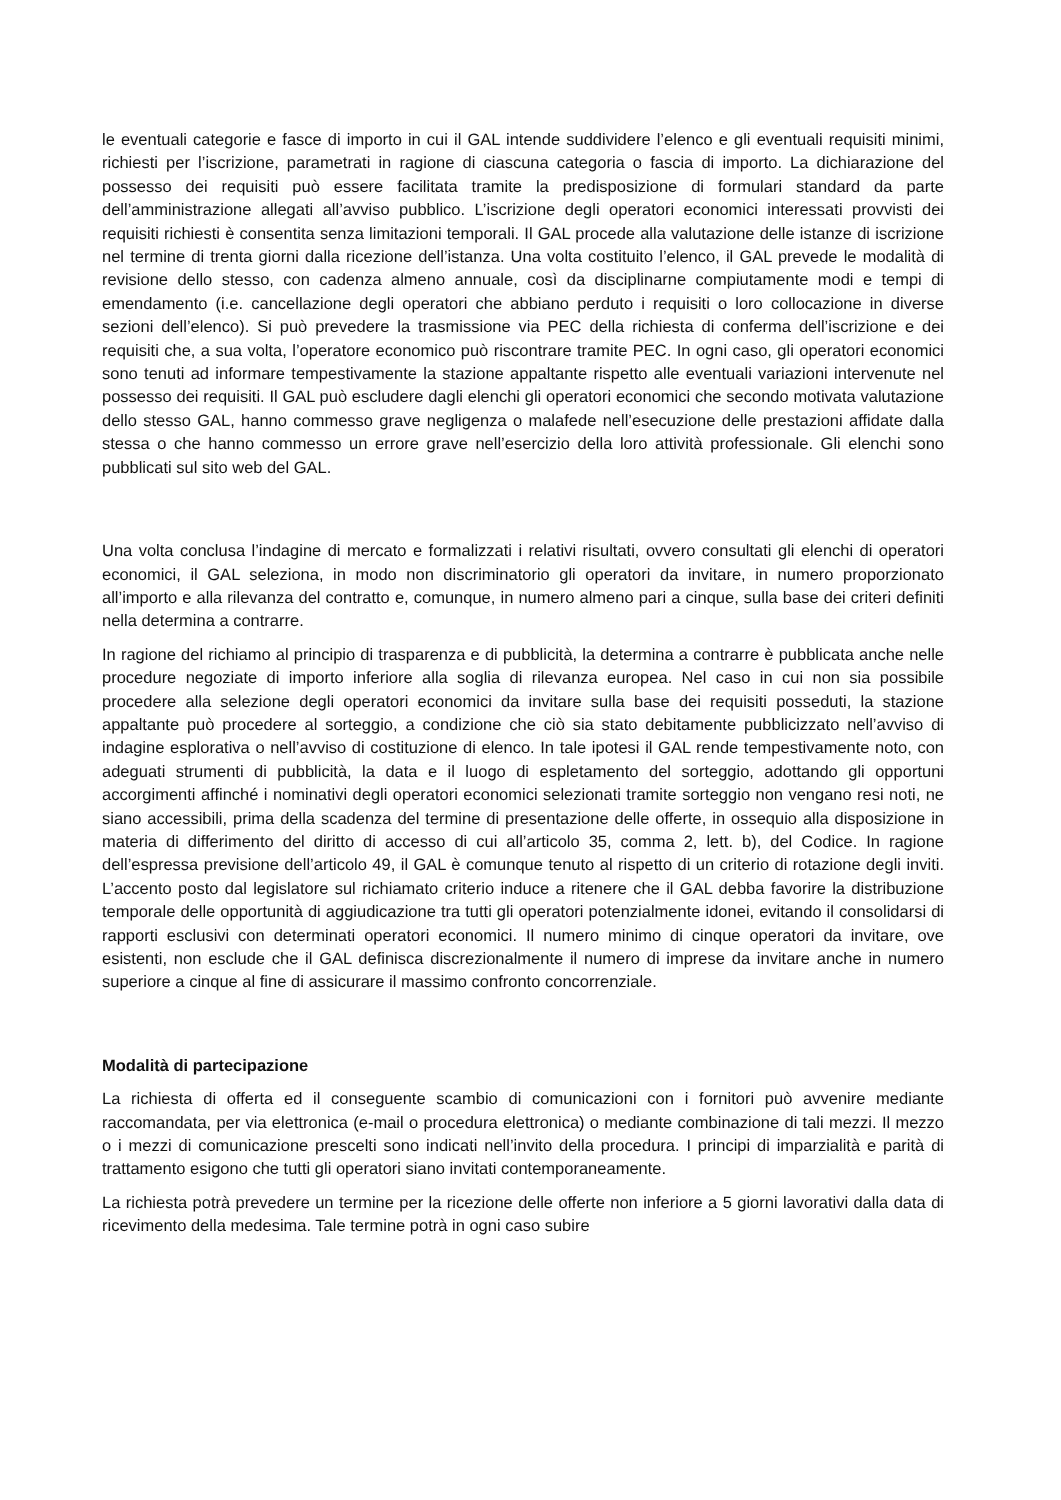le eventuali categorie e fasce di importo in cui il GAL intende suddividere l’elenco e gli eventuali requisiti minimi, richiesti per l’iscrizione, parametrati in ragione di ciascuna categoria o fascia di importo. La dichiarazione del possesso dei requisiti può essere facilitata tramite la predisposizione di formulari standard da parte dell’amministrazione allegati all’avviso pubblico. L’iscrizione degli operatori economici interessati provvisti dei requisiti richiesti è consentita senza limitazioni temporali. Il GAL procede alla valutazione delle istanze di iscrizione nel termine di trenta giorni dalla ricezione dell’istanza. Una volta costituito l’elenco, il GAL prevede le modalità di revisione dello stesso, con cadenza almeno annuale, così da disciplinarne compiutamente modi e tempi di emendamento (i.e. cancellazione degli operatori che abbiano perduto i requisiti o loro collocazione in diverse sezioni dell’elenco). Si può prevedere la trasmissione via PEC della richiesta di conferma dell’iscrizione e dei requisiti che, a sua volta, l’operatore economico può riscontrare tramite PEC. In ogni caso, gli operatori economici sono tenuti ad informare tempestivamente la stazione appaltante rispetto alle eventuali variazioni intervenute nel possesso dei requisiti. Il GAL può escludere dagli elenchi gli operatori economici che secondo motivata valutazione dello stesso GAL, hanno commesso grave negligenza o malafede nell’esecuzione delle prestazioni affidate dalla stessa o che hanno commesso un errore grave nell’esercizio della loro attività professionale. Gli elenchi sono pubblicati sul sito web del GAL.
Una volta conclusa l’indagine di mercato e formalizzati i relativi risultati, ovvero consultati gli elenchi di operatori economici, il GAL seleziona, in modo non discriminatorio gli operatori da invitare, in numero proporzionato all’importo e alla rilevanza del contratto e, comunque, in numero almeno pari a cinque, sulla base dei criteri definiti nella determina a contrarre.
In ragione del richiamo al principio di trasparenza e di pubblicità, la determina a contrarre è pubblicata anche nelle procedure negoziate di importo inferiore alla soglia di rilevanza europea. Nel caso in cui non sia possibile procedere alla selezione degli operatori economici da invitare sulla base dei requisiti posseduti, la stazione appaltante può procedere al sorteggio, a condizione che ciò sia stato debitamente pubblicizzato nell’avviso di indagine esplorativa o nell’avviso di costituzione di elenco. In tale ipotesi il GAL rende tempestivamente noto, con adeguati strumenti di pubblicità, la data e il luogo di espletamento del sorteggio, adottando gli opportuni accorgimenti affinché i nominativi degli operatori economici selezionati tramite sorteggio non vengano resi noti, ne siano accessibili, prima della scadenza del termine di presentazione delle offerte, in ossequio alla disposizione in materia di differimento del diritto di accesso di cui all’articolo 35, comma 2, lett. b), del Codice. In ragione dell’espressa previsione dell’articolo 49, il GAL è comunque tenuto al rispetto di un criterio di rotazione degli inviti. L’accento posto dal legislatore sul richiamato criterio induce a ritenere che il GAL debba favorire la distribuzione temporale delle opportunità di aggiudicazione tra tutti gli operatori potenzialmente idonei, evitando il consolidarsi di rapporti esclusivi con determinati operatori economici. Il numero minimo di cinque operatori da invitare, ove esistenti, non esclude che il GAL definisca discrezionalmente il numero di imprese da invitare anche in numero superiore a cinque al fine di assicurare il massimo confronto concorrenziale.
Modalità di partecipazione
La richiesta di offerta ed il conseguente scambio di comunicazioni con i fornitori può avvenire mediante raccomandata, per via elettronica (e-mail o procedura elettronica) o mediante combinazione di tali mezzi. Il mezzo o i mezzi di comunicazione prescelti sono indicati nell’invito della procedura. I principi di imparzialità e parità di trattamento esigono che tutti gli operatori siano invitati contemporaneamente.
La richiesta potrà prevedere un termine per la ricezione delle offerte non inferiore a 5 giorni lavorativi dalla data di ricevimento della medesima. Tale termine potrà in ogni caso subire